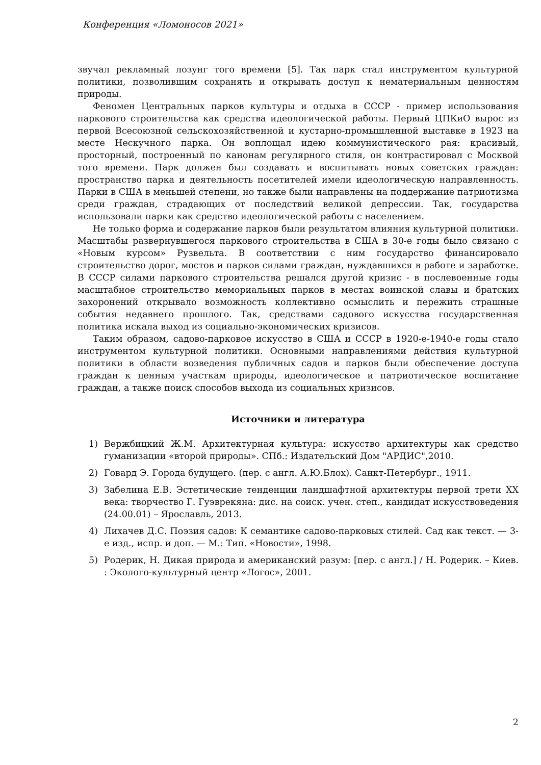Конференция «Ломоносов 2021»
звучал рекламный лозунг того времени [5]. Так парк стал инструментом культурной политики, позволившим сохранять и открывать доступ к нематериальным ценностям природы.
Феномен Центральных парков культуры и отдыха в СССР - пример использования паркового строительства как средства идеологической работы. Первый ЦПКиО вырос из первой Всесоюзной сельскохозяйственной и кустарно-промышленной выставке в 1923 на месте Нескучного парка. Он воплощал идею коммунистического рая: красивый, просторный, построенный по канонам регулярного стиля, он контрастировал с Москвой того времени. Парк должен был создавать и воспитывать новых советских граждан: пространство парка и деятельность посетителей имели идеологическую направленность. Парки в США в меньшей степени, но также были направлены на поддержание патриотизма среди граждан, страдающих от последствий великой депрессии. Так, государства использовали парки как средство идеологической работы с населением.
Не только форма и содержание парков были результатом влияния культурной политики. Масштабы развернувшегося паркового строительства в США в 30-е годы было связано с «Новым курсом» Рузвельта. В соответствии с ним государство финансировало строительство дорог, мостов и парков силами граждан, нуждавшихся в работе и заработке. В СССР силами паркового строительства решался другой кризис - в послевоенные годы масштабное строительство мемориальных парков в местах воинской славы и братских захоронений открывало возможность коллективно осмыслить и пережить страшные события недавнего прошлого. Так, средствами садового искусства государственная политика искала выход из социально-экономических кризисов.
Таким образом, садово-парковое искусство в США и СССР в 1920-е-1940-е годы стало инструментом культурной политики. Основными направлениями действия культурной политики в области возведения публичных садов и парков были обеспечение доступа граждан к ценным участкам природы, идеологическое и патриотическое воспитание граждан, а также поиск способов выхода из социальных кризисов.
Источники и литература
1) Вержбицкий Ж.М. Архитектурная культура: искусство архитектуры как средство гуманизации «второй природы». СПб.: Издательский Дом "АРДИС",2010.
2) Говард Э. Города будущего. (пер. с англ. А.Ю.Блох). Санкт-Петербург., 1911.
3) Забелина Е.В. Эстетические тенденции ландшафтной архитектуры первой трети XX века: творчество Г. Гуэврекяна: дис. на соиск. учен. степ., кандидат искусствоведения (24.00.01) – Ярославль, 2013.
4) Лихачев Д.С. Поэзия садов: К семантике садово-парковых стилей. Сад как текст. — 3-е изд., испр. и доп. — М.: Тип. «Новости», 1998.
5) Родерик, Н. Дикая природа и американский разум: [пер. с англ.] / Н. Родерик. – Киев. : Эколого-культурный центр «Логос», 2001.
2